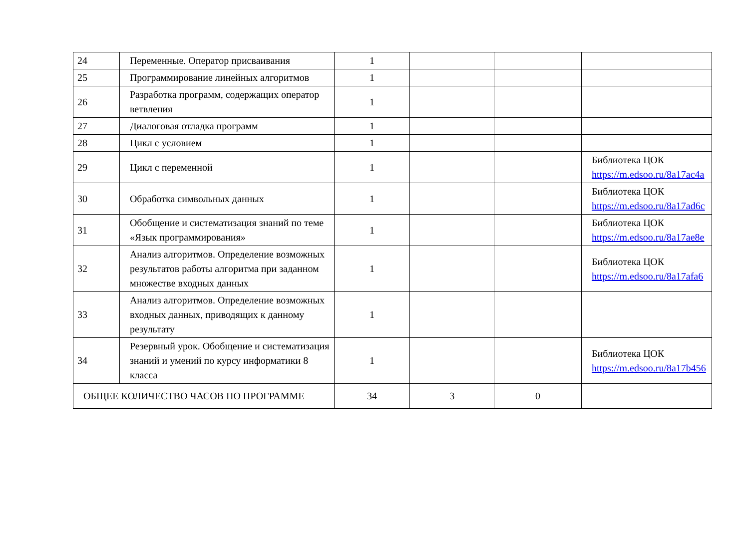| 24 | Переменные. Оператор присваивания | 1 | | | |
| 25 | Программирование линейных алгоритмов | 1 | | | |
| 26 | Разработка программ, содержащих оператор ветвления | 1 | | | |
| 27 | Диалоговая отладка программ | 1 | | | |
| 28 | Цикл с условием | 1 | | | |
| 29 | Цикл с переменной | 1 | | | Библиотека ЦОК https://m.edsoo.ru/8a17ac4a |
| 30 | Обработка символьных данных | 1 | | | Библиотека ЦОК https://m.edsoo.ru/8a17ad6c |
| 31 | Обобщение и систематизация знаний по теме «Язык программирования» | 1 | | | Библиотека ЦОК https://m.edsoo.ru/8a17ae8e |
| 32 | Анализ алгоритмов. Определение возможных результатов работы алгоритма при заданном множестве входных данных | 1 | | | Библиотека ЦОК https://m.edsoo.ru/8a17afa6 |
| 33 | Анализ алгоритмов. Определение возможных входных данных, приводящих к данному результату | 1 | | | |
| 34 | Резервный урок. Обобщение и систематизация знаний и умений по курсу информатики 8 класса | 1 | | | Библиотека ЦОК https://m.edsoo.ru/8a17b456 |
| ОБЩЕЕ КОЛИЧЕСТВО ЧАСОВ ПО ПРОГРАММЕ | | 34 | 3 | 0 | |